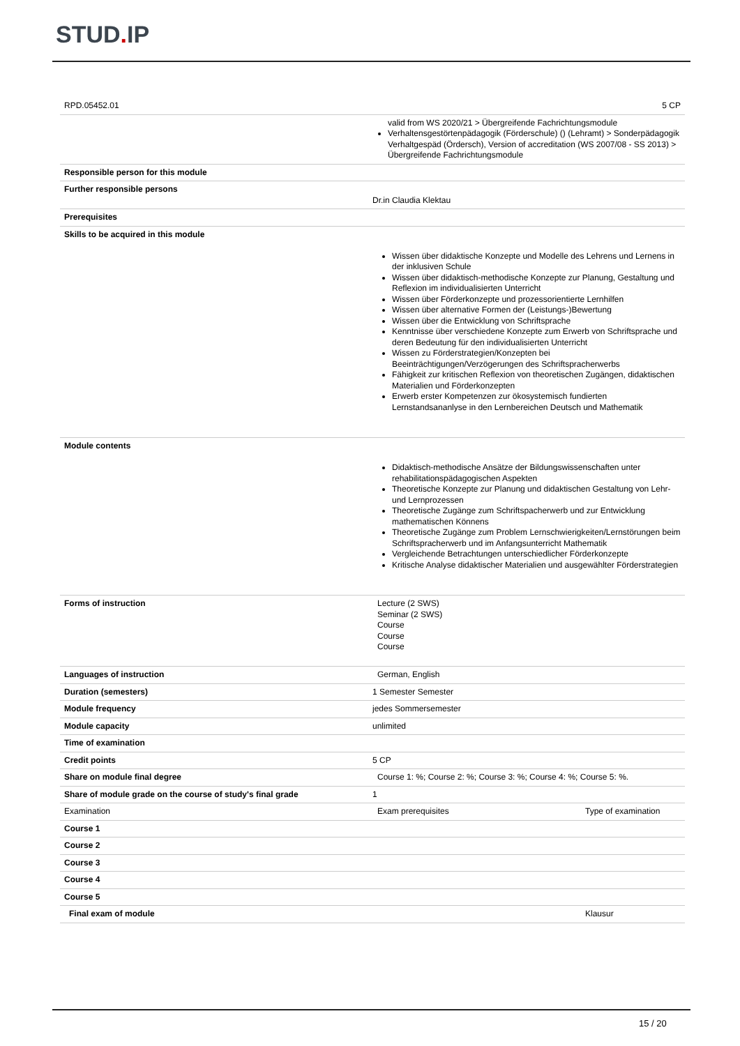STUD. IP
| RPD.05452.01 | 5 CP |
| | valid from WS 2020/21 > Übergreifende Fachrichtungsmodule Verhaltensgestörtenpädagogik (Förderschule) () (Lehramt) > Sonderpädagogik Verhaltgespäd (Ördersch), Version of accreditation (WS 2007/08 - SS 2013) > Übergreifende Fachrichtungsmodule |
| Responsible person for this module | |
| Further responsible persons | Dr.in Claudia Klektau |
| Prerequisites | |
| Skills to be acquired in this module | Wissen über didaktische Konzepte und Modelle des Lehrens und Lernens in der inklusiven Schule Wissen über didaktisch-methodische Konzepte zur Planung, Gestaltung und Reflexion im individualisierten Unterricht Wissen über Förderkonzepte und prozessorientierte Lernhilfen Wissen über alternative Formen der (Leistungs-)Bewertung Wissen über die Entwicklung von Schriftsprache Kenntnisse über verschiedene Konzepte zum Erwerb von Schriftsprache und deren Bedeutung für den individualisierten Unterricht Wissen zu Förderstrategien/Konzepten bei Beeinträchtigungen/Verzögerungen des Schriftspracherwerbs Fähigkeit zur kritischen Reflexion von theoretischen Zugängen, didaktischen Materialien und Förderkonzepten Erwerb erster Kompetenzen zur ökosystemisch fundierten Lernstandsananlyse in den Lernbereichen Deutsch und Mathematik |
| Module contents | Didaktisch-methodische Ansätze der Bildungswissenschaften unter rehabilitationspädagogischen Aspekten Theoretische Konzepte zur Planung und didaktischen Gestaltung von Lehr- und Lernprozessen Theoretische Zugänge zum Schriftspacherwerb und zur Entwicklung mathematischen Könnens Theoretische Zugänge zum Problem Lernschwierigkeiten/Lernstörungen beim Schriftspracherwerb und im Anfangsunterricht Mathematik Vergleichende Betrachtungen unterschiedlicher Förderkonzepte Kritische Analyse didaktischer Materialien und ausgewählter Förderstrategien |
| Forms of instruction | Lecture (2 SWS) Seminar (2 SWS) Course Course Course |
| Languages of instruction | German, English |
| Duration (semesters) | 1 Semester Semester |
| Module frequency | jedes Sommersemester |
| Module capacity | unlimited |
| Time of examination | |
| Credit points | 5 CP |
| Share on module final degree | Course 1: %; Course 2: %; Course 3: %; Course 4: %; Course 5: %. |
| Share of module grade on the course of study's final grade | 1 |
| Examination | Exam prerequisites | Type of examination |
| Course 1 | | |
| Course 2 | | |
| Course 3 | | |
| Course 4 | | |
| Course 5 | | |
| Final exam of module | | Klausur |
15 / 20